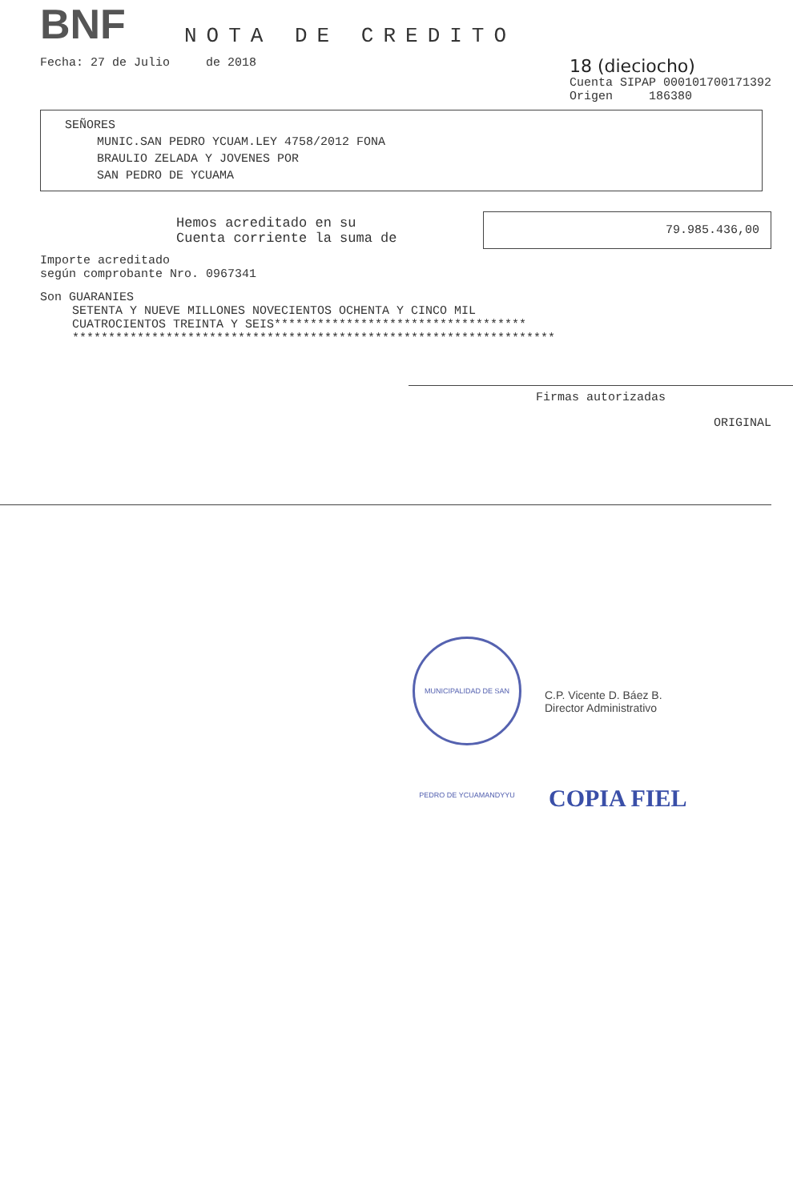BNF NOTA DE CREDITO
Fecha: 27 de Julio de 2018
18 (dieciocho)
Cuenta SIPAP 000101700171392
Origen 186380
SEÑORES
MUNIC.SAN PEDRO YCUAM.LEY 4758/2012 FONA
BRAULIO ZELADA Y JOVENES POR
SAN PEDRO DE YCUAMA
Hemos acreditado en su
Cuenta corriente la suma de
79.985.436,00
Importe acreditado
según comprobante Nro. 0967341
Son GUARANIES
SETENTA Y NUEVE MILLONES NOVECIENTOS OCHENTA Y CINCO MIL
CUATROCIENTOS TREINTA Y SEIS***********************************
*******************************************************************
Firmas autorizadas
ORIGINAL
MUNICIPALIDAD DE SAN PEDRO DE YCUAMANDYYU
C.P. Vicente D. Báez B.
Director Administrativo
COPIA FIEL